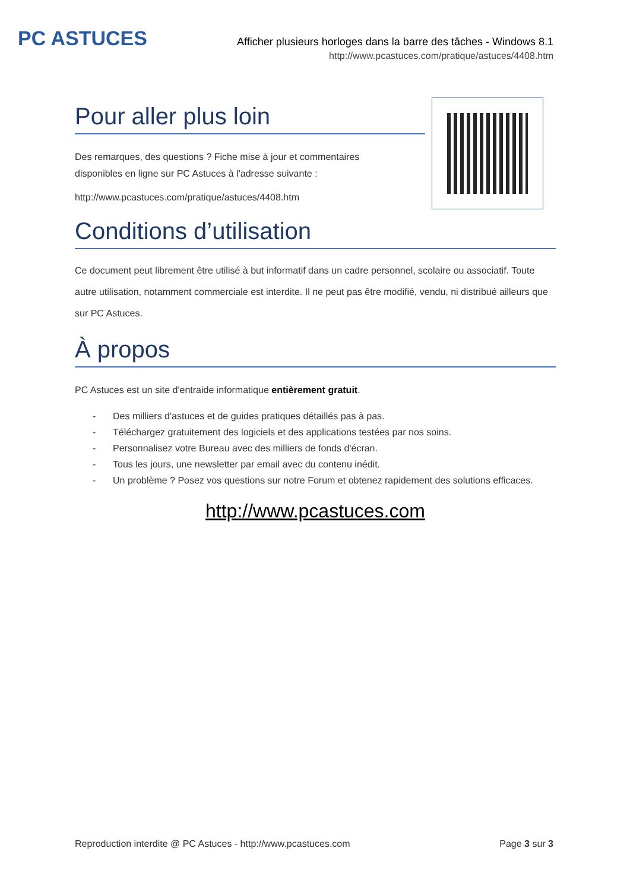PC ASTUCES
Afficher plusieurs horloges dans la barre des tâches - Windows 8.1
http://www.pcastuces.com/pratique/astuces/4408.htm
Pour aller plus loin
Des remarques, des questions ? Fiche mise à jour et commentaires disponibles en ligne sur PC Astuces à l'adresse suivante :
http://www.pcastuces.com/pratique/astuces/4408.htm
Conditions d’utilisation
Ce document peut librement être utilisé à but informatif dans un cadre personnel, scolaire ou associatif. Toute autre utilisation, notamment commerciale est interdite. Il ne peut pas être modifié, vendu, ni distribué ailleurs que sur PC Astuces.
À propos
PC Astuces est un site d'entraide informatique entièrement gratuit.
- Des milliers d'astuces et de guides pratiques détaillés pas à pas.
- Téléchargez gratuitement des logiciels et des applications testées par nos soins.
- Personnalisez votre Bureau avec des milliers de fonds d'écran.
- Tous les jours, une newsletter par email avec du contenu inédit.
- Un problème ? Posez vos questions sur notre Forum et obtenez rapidement des solutions efficaces.
http://www.pcastuces.com
Reproduction interdite @ PC Astuces - http://www.pcastuces.com Page 3 sur 3